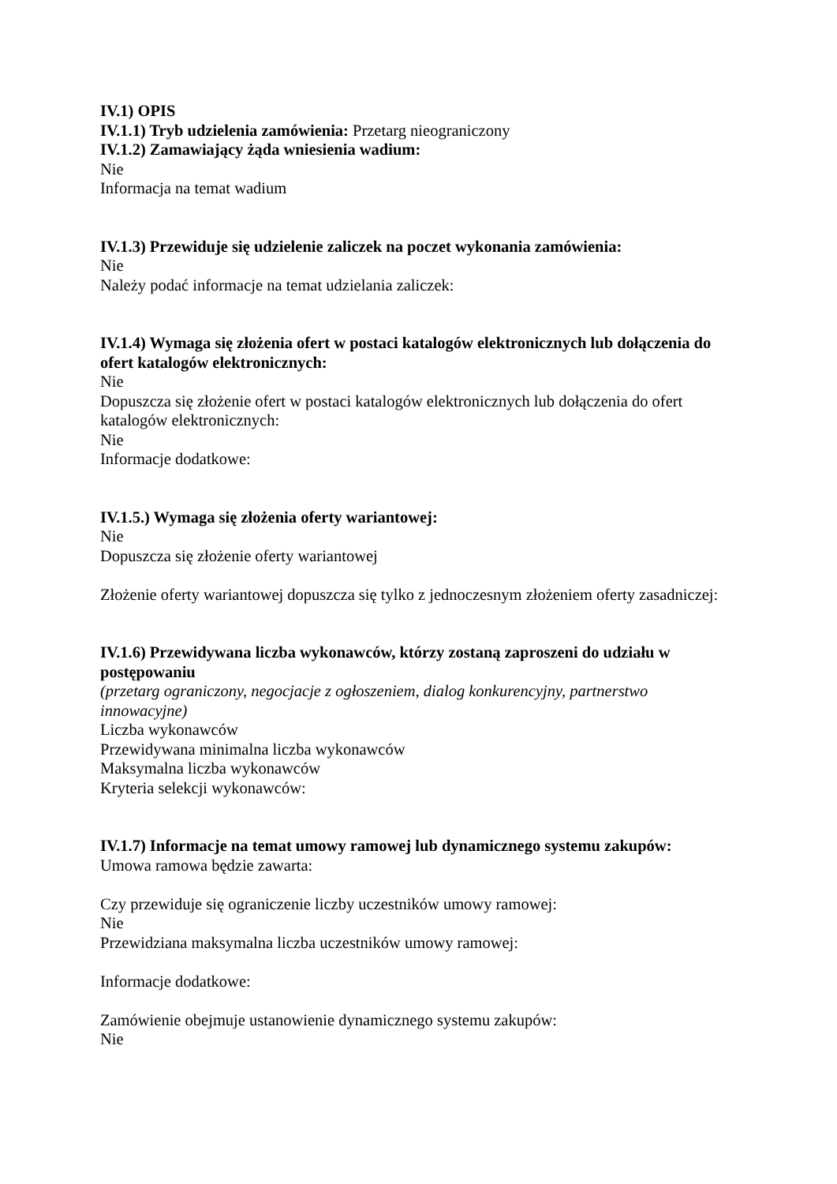IV.1) OPIS
IV.1.1) Tryb udzielenia zamówienia: Przetarg nieograniczony
IV.1.2) Zamawiający żąda wniesienia wadium:
Nie
Informacja na temat wadium
IV.1.3) Przewiduje się udzielenie zaliczek na poczet wykonania zamówienia:
Nie
Należy podać informacje na temat udzielania zaliczek:
IV.1.4) Wymaga się złożenia ofert w postaci katalogów elektronicznych lub dołączenia do ofert katalogów elektronicznych:
Nie
Dopuszcza się złożenie ofert w postaci katalogów elektronicznych lub dołączenia do ofert katalogów elektronicznych:
Nie
Informacje dodatkowe:
IV.1.5.) Wymaga się złożenia oferty wariantowej:
Nie
Dopuszcza się złożenie oferty wariantowej
Złożenie oferty wariantowej dopuszcza się tylko z jednoczesnym złożeniem oferty zasadniczej:
IV.1.6) Przewidywana liczba wykonawców, którzy zostaną zaproszeni do udziału w postępowaniu
(przetarg ograniczony, negocjacje z ogłoszeniem, dialog konkurencyjny, partnerstwo innowacyjne)
Liczba wykonawców
Przewidywana minimalna liczba wykonawców
Maksymalna liczba wykonawców
Kryteria selekcji wykonawców:
IV.1.7) Informacje na temat umowy ramowej lub dynamicznego systemu zakupów:
Umowa ramowa będzie zawarta:
Czy przewiduje się ograniczenie liczby uczestników umowy ramowej:
Nie
Przewidziana maksymalna liczba uczestników umowy ramowej:
Informacje dodatkowe:
Zamówienie obejmuje ustanowienie dynamicznego systemu zakupów:
Nie